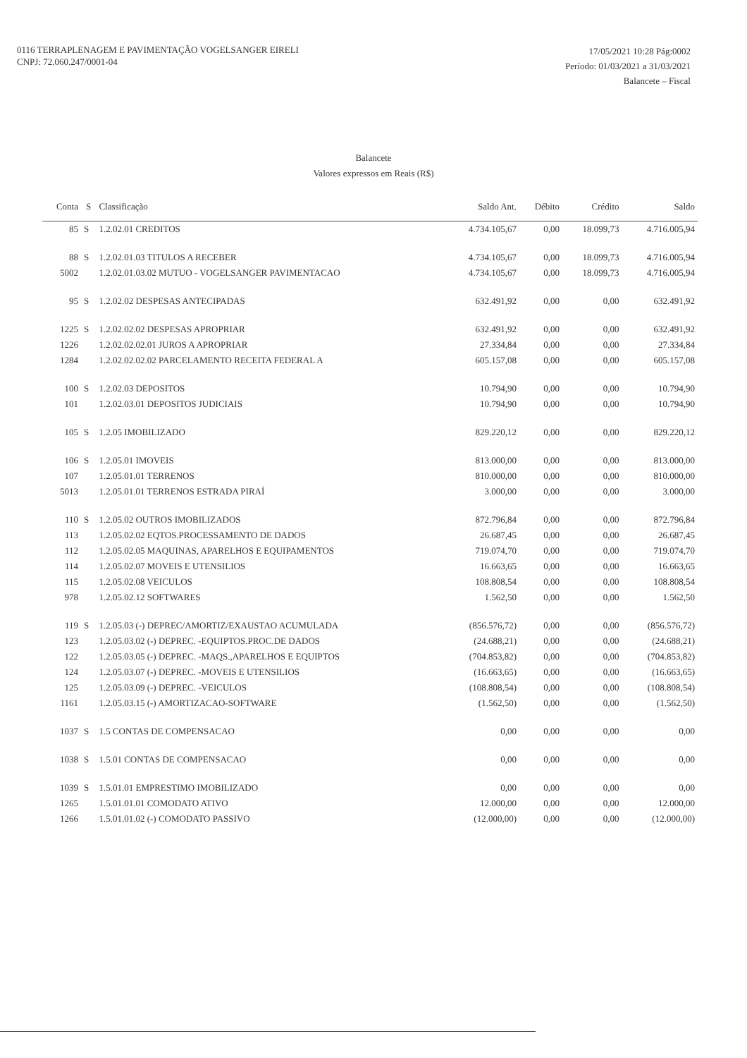0116 TERRAPLENAGEM E PAVIMENTAÇÃO VOGELSANGER EIRELI
CNPJ: 72.060.247/0001-04
17/05/2021 10:28 Pág:0002
Período: 01/03/2021 a 31/03/2021
Balancete – Fiscal
Balancete
Valores expressos em Reais (R$)
| Conta | S | Classificação | Saldo Ant. | Débito | Crédito | Saldo |
| --- | --- | --- | --- | --- | --- | --- |
| 85 | S | 1.2.02.01 CREDITOS | 4.734.105,67 | 0,00 | 18.099,73 | 4.716.005,94 |
| 88 | S | 1.2.02.01.03 TITULOS A RECEBER | 4.734.105,67 | 0,00 | 18.099,73 | 4.716.005,94 |
| 5002 | | 1.2.02.01.03.02 MUTUO - VOGELSANGER PAVIMENTACAO | 4.734.105,67 | 0,00 | 18.099,73 | 4.716.005,94 |
| 95 | S | 1.2.02.02 DESPESAS ANTECIPADAS | 632.491,92 | 0,00 | 0,00 | 632.491,92 |
| 1225 | S | 1.2.02.02.02 DESPESAS APROPRIAR | 632.491,92 | 0,00 | 0,00 | 632.491,92 |
| 1226 | | 1.2.02.02.02.01 JUROS A APROPRIAR | 27.334,84 | 0,00 | 0,00 | 27.334,84 |
| 1284 | | 1.2.02.02.02.02 PARCELAMENTO RECEITA FEDERAL A | 605.157,08 | 0,00 | 0,00 | 605.157,08 |
| 100 | S | 1.2.02.03 DEPOSITOS | 10.794,90 | 0,00 | 0,00 | 10.794,90 |
| 101 | | 1.2.02.03.01 DEPOSITOS JUDICIAIS | 10.794,90 | 0,00 | 0,00 | 10.794,90 |
| 105 | S | 1.2.05 IMOBILIZADO | 829.220,12 | 0,00 | 0,00 | 829.220,12 |
| 106 | S | 1.2.05.01 IMOVEIS | 813.000,00 | 0,00 | 0,00 | 813.000,00 |
| 107 | | 1.2.05.01.01 TERRENOS | 810.000,00 | 0,00 | 0,00 | 810.000,00 |
| 5013 | | 1.2.05.01.01 TERRENOS ESTRADA PIRAÍ | 3.000,00 | 0,00 | 0,00 | 3.000,00 |
| 110 | S | 1.2.05.02 OUTROS IMOBILIZADOS | 872.796,84 | 0,00 | 0,00 | 872.796,84 |
| 113 | | 1.2.05.02.02 EQTOS.PROCESSAMENTO DE DADOS | 26.687,45 | 0,00 | 0,00 | 26.687,45 |
| 112 | | 1.2.05.02.05 MAQUINAS, APARELHOS E EQUIPAMENTOS | 719.074,70 | 0,00 | 0,00 | 719.074,70 |
| 114 | | 1.2.05.02.07 MOVEIS E UTENSILIOS | 16.663,65 | 0,00 | 0,00 | 16.663,65 |
| 115 | | 1.2.05.02.08 VEICULOS | 108.808,54 | 0,00 | 0,00 | 108.808,54 |
| 978 | | 1.2.05.02.12 SOFTWARES | 1.562,50 | 0,00 | 0,00 | 1.562,50 |
| 119 | S | 1.2.05.03 (-) DEPREC/AMORTIZ/EXAUSTAO ACUMULADA | (856.576,72) | 0,00 | 0,00 | (856.576,72) |
| 123 | | 1.2.05.03.02 (-) DEPREC. -EQUIPTOS.PROC.DE DADOS | (24.688,21) | 0,00 | 0,00 | (24.688,21) |
| 122 | | 1.2.05.03.05 (-) DEPREC. -MAQS.,APARELHOS E EQUIPTOS | (704.853,82) | 0,00 | 0,00 | (704.853,82) |
| 124 | | 1.2.05.03.07 (-) DEPREC. -MOVEIS E UTENSILIOS | (16.663,65) | 0,00 | 0,00 | (16.663,65) |
| 125 | | 1.2.05.03.09 (-) DEPREC. -VEICULOS | (108.808,54) | 0,00 | 0,00 | (108.808,54) |
| 1161 | | 1.2.05.03.15 (-) AMORTIZACAO-SOFTWARE | (1.562,50) | 0,00 | 0,00 | (1.562,50) |
| 1037 | S | 1.5 CONTAS DE COMPENSACAO | 0,00 | 0,00 | 0,00 | 0,00 |
| 1038 | S | 1.5.01 CONTAS DE COMPENSACAO | 0,00 | 0,00 | 0,00 | 0,00 |
| 1039 | S | 1.5.01.01 EMPRESTIMO IMOBILIZADO | 0,00 | 0,00 | 0,00 | 0,00 |
| 1265 | | 1.5.01.01.01 COMODATO ATIVO | 12.000,00 | 0,00 | 0,00 | 12.000,00 |
| 1266 | | 1.5.01.01.02 (-) COMODATO PASSIVO | (12.000,00) | 0,00 | 0,00 | (12.000,00) |